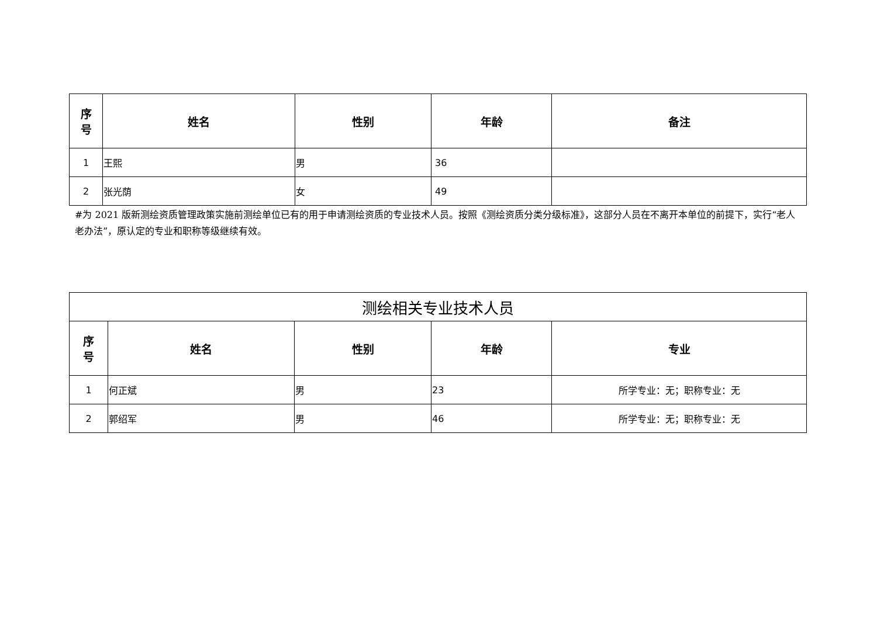| 序 号 | 姓名 | 性别 | 年龄 | 备注 |
| --- | --- | --- | --- | --- |
| 1 | 王熙 | 男 | 36 | |
| 2 | 张光荫 | 女 | 49 | |
#为 2021 版新测绘资质管理政策实施前测绘单位已有的用于申请测绘资质的专业技术人员。按照《测绘资质分类分级标准》，这部分人员在不离开本单位的前提下，实行“老人老办法”，原认定的专业和职称等级继续有效。
| 测绘相关专业技术人员 | | | | |
| 序 号 | 姓名 | 性别 | 年龄 | 专业 |
| 1 | 何正斌 | 男 | 23 | 所学专业：无；职称专业：无 |
| 2 | 郭绍军 | 男 | 46 | 所学专业：无；职称专业：无 |